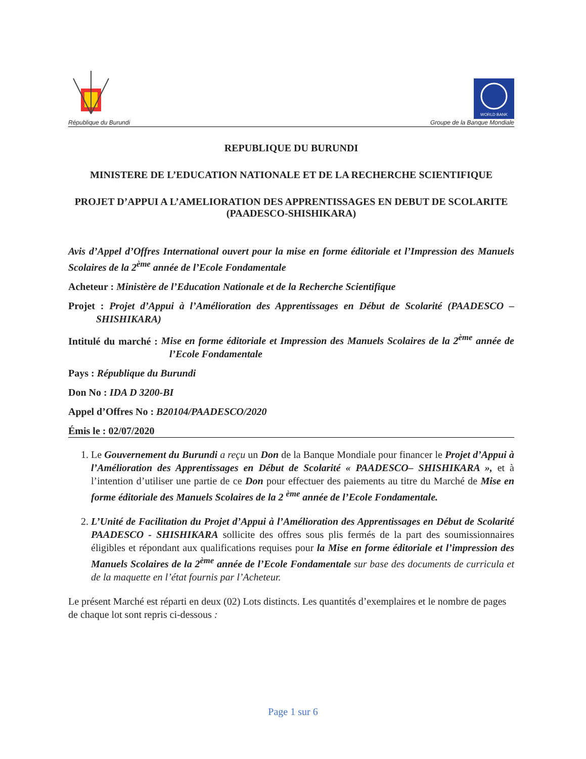WORLD BANK
République du Burundi Groupe de la Banque Mondiale
REPUBLIQUE DU BURUNDI
MINISTERE DE L’EDUCATION NATIONALE ET DE LA RECHERCHE SCIENTIFIQUE
PROJET D’APPUI A L’AMELIORATION DES APPRENTISSAGES EN DEBUT DE SCOLARITE (PAADESCO-SHISHIKARA)
Avis d’Appel d’Offres International ouvert pour la mise en forme éditoriale et l’Impression des Manuels Scolaires de la 2<sup>ème</sup> année de l’Ecole Fondamentale
Acheteur : Ministère de l’Education Nationale et de la Recherche Scientifique
Projet : Projet d’Appui à l’Amélioration des Apprentissages en Début de Scolarité (PAADESCO – SHISHIKARA)
Intitulé du marché : Mise en forme éditoriale et Impression des Manuels Scolaires de la 2<sup>ème</sup> année de l’Ecole Fondamentale
Pays : République du Burundi
Don No : IDA D 3200-BI
Appel d’Offres No : B20104/PAADESCO/2020
Émis le : 02/07/2020
1. Le Gouvernement du Burundi a reçu un Don de la Banque Mondiale pour financer le Projet d’Appui à l’Amélioration des Apprentissages en Début de Scolarité « PAADESCO– SHISHIKARA », et à l’intention d’utiliser une partie de ce Don pour effectuer des paiements au titre du Marché de Mise en forme éditoriale des Manuels Scolaires de la 2 <sup>ème</sup> année de l’Ecole Fondamentale.
2. L’Unité de Facilitation du Projet d’Appui à l’Amélioration des Apprentissages en Début de Scolarité PAADESCO - SHISHIKARA sollicite des offres sous plis fermés de la part des soumissionnaires éligibles et répondant aux qualifications requises pour la Mise en forme éditoriale et l’impression des Manuels Scolaires de la 2<sup>ème</sup> année de l’Ecole Fondamentale sur base des documents de curricula et de la maquette en l’état fournis par l’Acheteur.
Le présent Marché est réparti en deux (02) Lots distincts. Les quantités d’exemplaires et le nombre de pages de chaque lot sont repris ci-dessous :
Page 1 sur 6